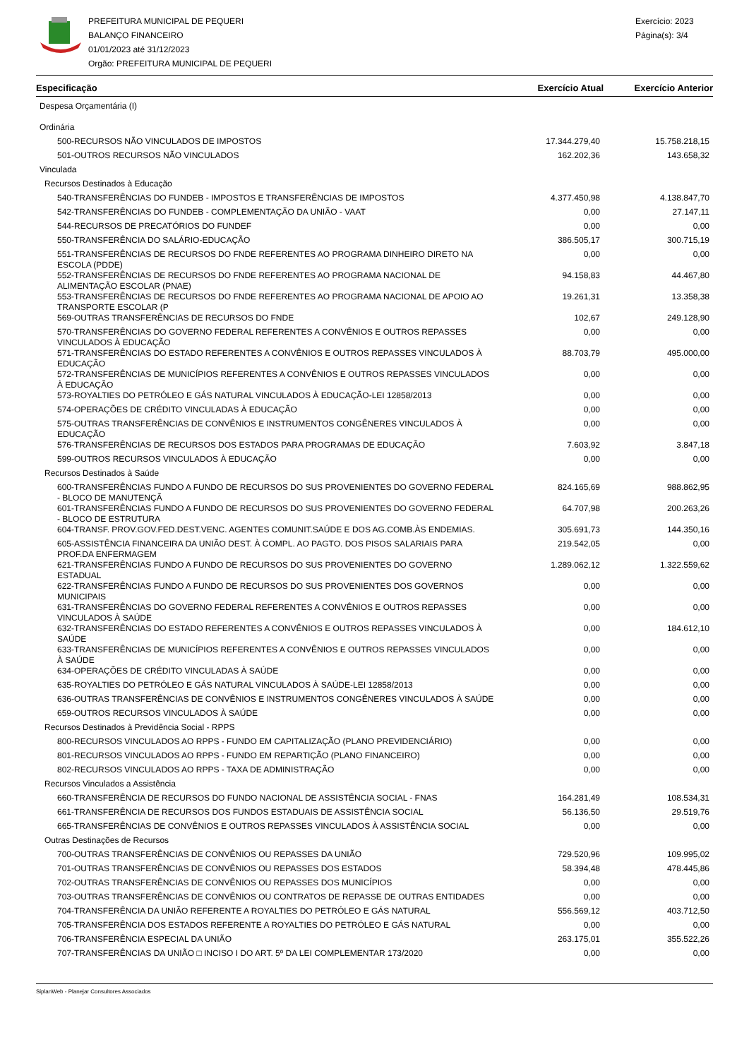PREFEITURA MUNICIPAL DE PEQUERI
BALANÇO FINANCEIRO
01/01/2023 até 31/12/2023
Orgão: PREFEITURA MUNICIPAL DE PEQUERI
Exercício: 2023
Página(s): 3/4
| Especificação | Exercício Atual | Exercício Anterior |
| --- | --- | --- |
| Despesa Orçamentária (I) | | |
| Ordinária | | |
| 500-RECURSOS NÃO VINCULADOS DE IMPOSTOS | 17.344.279,40 | 15.758.218,15 |
| 501-OUTROS RECURSOS NÃO VINCULADOS | 162.202,36 | 143.658,32 |
| Vinculada | | |
| Recursos Destinados à Educação | | |
| 540-TRANSFERÊNCIAS DO FUNDEB - IMPOSTOS E TRANSFERÊNCIAS DE IMPOSTOS | 4.377.450,98 | 4.138.847,70 |
| 542-TRANSFERÊNCIAS DO FUNDEB - COMPLEMENTAÇÃO DA UNIÃO - VAAT | 0,00 | 27.147,11 |
| 544-RECURSOS DE PRECATÓRIOS DO FUNDEF | 0,00 | 0,00 |
| 550-TRANSFERÊNCIA DO SALÁRIO-EDUCAÇÃO | 386.505,17 | 300.715,19 |
| 551-TRANSFERÊNCIAS DE RECURSOS DO FNDE REFERENTES AO PROGRAMA DINHEIRO DIRETO NA ESCOLA (PDDE) | 0,00 | 0,00 |
| 552-TRANSFERÊNCIAS DE RECURSOS DO FNDE REFERENTES AO PROGRAMA NACIONAL DE ALIMENTAÇÃO ESCOLAR (PNAE) | 94.158,83 | 44.467,80 |
| 553-TRANSFERÊNCIAS DE RECURSOS DO FNDE REFERENTES AO PROGRAMA NACIONAL DE APOIO AO TRANSPORTE ESCOLAR (P | 19.261,31 | 13.358,38 |
| 569-OUTRAS TRANSFERÊNCIAS DE RECURSOS DO FNDE | 102,67 | 249.128,90 |
| 570-TRANSFERÊNCIAS DO GOVERNO FEDERAL REFERENTES A CONVÊNIOS E OUTROS REPASSES VINCULADOS À EDUCAÇÃO | 0,00 | 0,00 |
| 571-TRANSFERÊNCIAS DO ESTADO REFERENTES A CONVÊNIOS E OUTROS REPASSES VINCULADOS À EDUCAÇÃO | 88.703,79 | 495.000,00 |
| 572-TRANSFERÊNCIAS DE MUNICÍPIOS REFERENTES A CONVÊNIOS E OUTROS REPASSES VINCULADOS À EDUCAÇÃO | 0,00 | 0,00 |
| 573-ROYALTIES DO PETRÓLEO E GÁS NATURAL VINCULADOS À EDUCAÇÃO-LEI 12858/2013 | 0,00 | 0,00 |
| 574-OPERAÇÕES DE CRÉDITO VINCULADAS À EDUCAÇÃO | 0,00 | 0,00 |
| 575-OUTRAS TRANSFERÊNCIAS DE CONVÊNIOS E INSTRUMENTOS CONGÊNERES VINCULADOS À EDUCAÇÃO | 0,00 | 0,00 |
| 576-TRANSFERÊNCIAS DE RECURSOS DOS ESTADOS PARA PROGRAMAS DE EDUCAÇÃO | 7.603,92 | 3.847,18 |
| 599-OUTROS RECURSOS VINCULADOS À EDUCAÇÃO | 0,00 | 0,00 |
| Recursos Destinados à Saúde | | |
| 600-TRANSFERÊNCIAS FUNDO A FUNDO DE RECURSOS DO SUS PROVENIENTES DO GOVERNO FEDERAL - BLOCO DE MANUTENÇÃ | 824.165,69 | 988.862,95 |
| 601-TRANSFERÊNCIAS FUNDO A FUNDO DE RECURSOS DO SUS PROVENIENTES DO GOVERNO FEDERAL - BLOCO DE ESTRUTURA | 64.707,98 | 200.263,26 |
| 604-TRANSF. PROV.GOV.FED.DEST.VENC. AGENTES COMUNIT.SAÚDE E DOS AG.COMB.ÀS ENDEMIAS. | 305.691,73 | 144.350,16 |
| 605-ASSISTÊNCIA FINANCEIRA DA UNIÃO DEST. À COMPL. AO PAGTO. DOS PISOS SALARIAIS PARA PROF.DA ENFERMAGEM | 219.542,05 | 0,00 |
| 621-TRANSFERÊNCIAS FUNDO A FUNDO DE RECURSOS DO SUS PROVENIENTES DO GOVERNO ESTADUAL | 1.289.062,12 | 1.322.559,62 |
| 622-TRANSFERÊNCIAS FUNDO A FUNDO DE RECURSOS DO SUS PROVENIENTES DOS GOVERNOS MUNICIPAIS | 0,00 | 0,00 |
| 631-TRANSFERÊNCIAS DO GOVERNO FEDERAL REFERENTES A CONVÊNIOS E OUTROS REPASSES VINCULADOS À SAÚDE | 0,00 | 0,00 |
| 632-TRANSFERÊNCIAS DO ESTADO REFERENTES A CONVÊNIOS E OUTROS REPASSES VINCULADOS À SAÚDE | 0,00 | 184.612,10 |
| 633-TRANSFERÊNCIAS DE MUNICÍPIOS REFERENTES A CONVÊNIOS E OUTROS REPASSES VINCULADOS À SAÚDE | 0,00 | 0,00 |
| 634-OPERAÇÕES DE CRÉDITO VINCULADAS À SAÚDE | 0,00 | 0,00 |
| 635-ROYALTIES DO PETRÓLEO E GÁS NATURAL VINCULADOS À SAÚDE-LEI 12858/2013 | 0,00 | 0,00 |
| 636-OUTRAS TRANSFERÊNCIAS DE CONVÊNIOS E INSTRUMENTOS CONGÊNERES VINCULADOS À SAÚDE | 0,00 | 0,00 |
| 659-OUTROS RECURSOS VINCULADOS À SAÚDE | 0,00 | 0,00 |
| Recursos Destinados à Previdência Social - RPPS | | |
| 800-RECURSOS VINCULADOS AO RPPS - FUNDO EM CAPITALIZAÇÃO (PLANO PREVIDENCIÁRIO) | 0,00 | 0,00 |
| 801-RECURSOS VINCULADOS AO RPPS - FUNDO EM REPARTIÇÃO (PLANO FINANCEIRO) | 0,00 | 0,00 |
| 802-RECURSOS VINCULADOS AO RPPS - TAXA DE ADMINISTRAÇÃO | 0,00 | 0,00 |
| Recursos Vinculados a Assistência | | |
| 660-TRANSFERÊNCIA DE RECURSOS DO FUNDO NACIONAL DE ASSISTÊNCIA SOCIAL - FNAS | 164.281,49 | 108.534,31 |
| 661-TRANSFERÊNCIA DE RECURSOS DOS FUNDOS ESTADUAIS DE ASSISTÊNCIA SOCIAL | 56.136,50 | 29.519,76 |
| 665-TRANSFERÊNCIAS DE CONVÊNIOS E OUTROS REPASSES VINCULADOS À ASSISTÊNCIA SOCIAL | 0,00 | 0,00 |
| Outras Destinações de Recursos | | |
| 700-OUTRAS TRANSFERÊNCIAS DE CONVÊNIOS OU REPASSES DA UNIÃO | 729.520,96 | 109.995,02 |
| 701-OUTRAS TRANSFERÊNCIAS DE CONVÊNIOS OU REPASSES DOS ESTADOS | 58.394,48 | 478.445,86 |
| 702-OUTRAS TRANSFERÊNCIAS DE CONVÊNIOS OU REPASSES DOS MUNICÍPIOS | 0,00 | 0,00 |
| 703-OUTRAS TRANSFERÊNCIAS DE CONVÊNIOS OU CONTRATOS DE REPASSE DE OUTRAS ENTIDADES | 0,00 | 0,00 |
| 704-TRANSFERÊNCIA DA UNIÃO REFERENTE A ROYALTIES DO PETRÓLEO E GÁS NATURAL | 556.569,12 | 403.712,50 |
| 705-TRANSFERÊNCIA DOS ESTADOS REFERENTE A ROYALTIES DO PETRÓLEO E GÁS NATURAL | 0,00 | 0,00 |
| 706-TRANSFERÊNCIA ESPECIAL DA UNIÃO | 263.175,01 | 355.522,26 |
| 707-TRANSFERÊNCIAS DA UNIÃO □ INCISO I DO ART. 5º DA LEI COMPLEMENTAR 173/2020 | 0,00 | 0,00 |
SiplanWeb - Planejar Consultores Associados